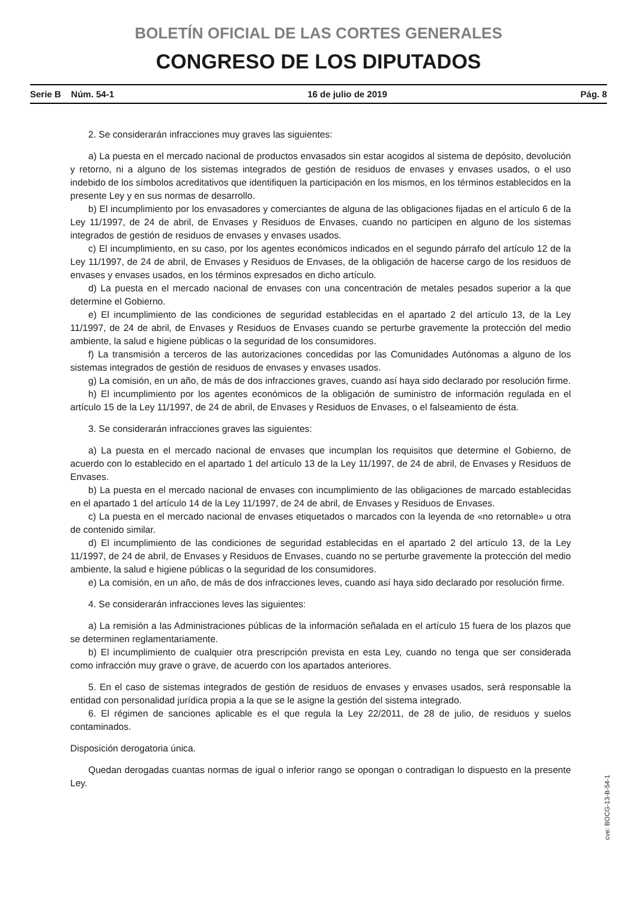BOLETÍN OFICIAL DE LAS CORTES GENERALES
CONGRESO DE LOS DIPUTADOS
Serie B Núm. 54-1 16 de julio de 2019 Pág. 8
2. Se considerarán infracciones muy graves las siguientes:
a) La puesta en el mercado nacional de productos envasados sin estar acogidos al sistema de depósito, devolución y retorno, ni a alguno de los sistemas integrados de gestión de residuos de envases y envases usados, o el uso indebido de los símbolos acreditativos que identifiquen la participación en los mismos, en los términos establecidos en la presente Ley y en sus normas de desarrollo.
b) El incumplimiento por los envasadores y comerciantes de alguna de las obligaciones fijadas en el artículo 6 de la Ley 11/1997, de 24 de abril, de Envases y Residuos de Envases, cuando no participen en alguno de los sistemas integrados de gestión de residuos de envases y envases usados.
c) El incumplimiento, en su caso, por los agentes económicos indicados en el segundo párrafo del artículo 12 de la Ley 11/1997, de 24 de abril, de Envases y Residuos de Envases, de la obligación de hacerse cargo de los residuos de envases y envases usados, en los términos expresados en dicho artículo.
d) La puesta en el mercado nacional de envases con una concentración de metales pesados superior a la que determine el Gobierno.
e) El incumplimiento de las condiciones de seguridad establecidas en el apartado 2 del artículo 13, de la Ley 11/1997, de 24 de abril, de Envases y Residuos de Envases cuando se perturbe gravemente la protección del medio ambiente, la salud e higiene públicas o la seguridad de los consumidores.
f) La transmisión a terceros de las autorizaciones concedidas por las Comunidades Autónomas a alguno de los sistemas integrados de gestión de residuos de envases y envases usados.
g) La comisión, en un año, de más de dos infracciones graves, cuando así haya sido declarado por resolución firme.
h) El incumplimiento por los agentes económicos de la obligación de suministro de información regulada en el artículo 15 de la Ley 11/1997, de 24 de abril, de Envases y Residuos de Envases, o el falseamiento de ésta.
3. Se considerarán infracciones graves las siguientes:
a) La puesta en el mercado nacional de envases que incumplan los requisitos que determine el Gobierno, de acuerdo con lo establecido en el apartado 1 del artículo 13 de la Ley 11/1997, de 24 de abril, de Envases y Residuos de Envases.
b) La puesta en el mercado nacional de envases con incumplimiento de las obligaciones de marcado establecidas en el apartado 1 del artículo 14 de la Ley 11/1997, de 24 de abril, de Envases y Residuos de Envases.
c) La puesta en el mercado nacional de envases etiquetados o marcados con la leyenda de «no retornable» u otra de contenido similar.
d) El incumplimiento de las condiciones de seguridad establecidas en el apartado 2 del artículo 13, de la Ley 11/1997, de 24 de abril, de Envases y Residuos de Envases, cuando no se perturbe gravemente la protección del medio ambiente, la salud e higiene públicas o la seguridad de los consumidores.
e) La comisión, en un año, de más de dos infracciones leves, cuando así haya sido declarado por resolución firme.
4. Se considerarán infracciones leves las siguientes:
a) La remisión a las Administraciones públicas de la información señalada en el artículo 15 fuera de los plazos que se determinen reglamentariamente.
b) El incumplimiento de cualquier otra prescripción prevista en esta Ley, cuando no tenga que ser considerada como infracción muy grave o grave, de acuerdo con los apartados anteriores.
5. En el caso de sistemas integrados de gestión de residuos de envases y envases usados, será responsable la entidad con personalidad jurídica propia a la que se le asigne la gestión del sistema integrado.
6. El régimen de sanciones aplicable es el que regula la Ley 22/2011, de 28 de julio, de residuos y suelos contaminados.
Disposición derogatoria única.
Quedan derogadas cuantas normas de igual o inferior rango se opongan o contradigan lo dispuesto en la presente Ley.
cve: BOCG-13-B-54-1